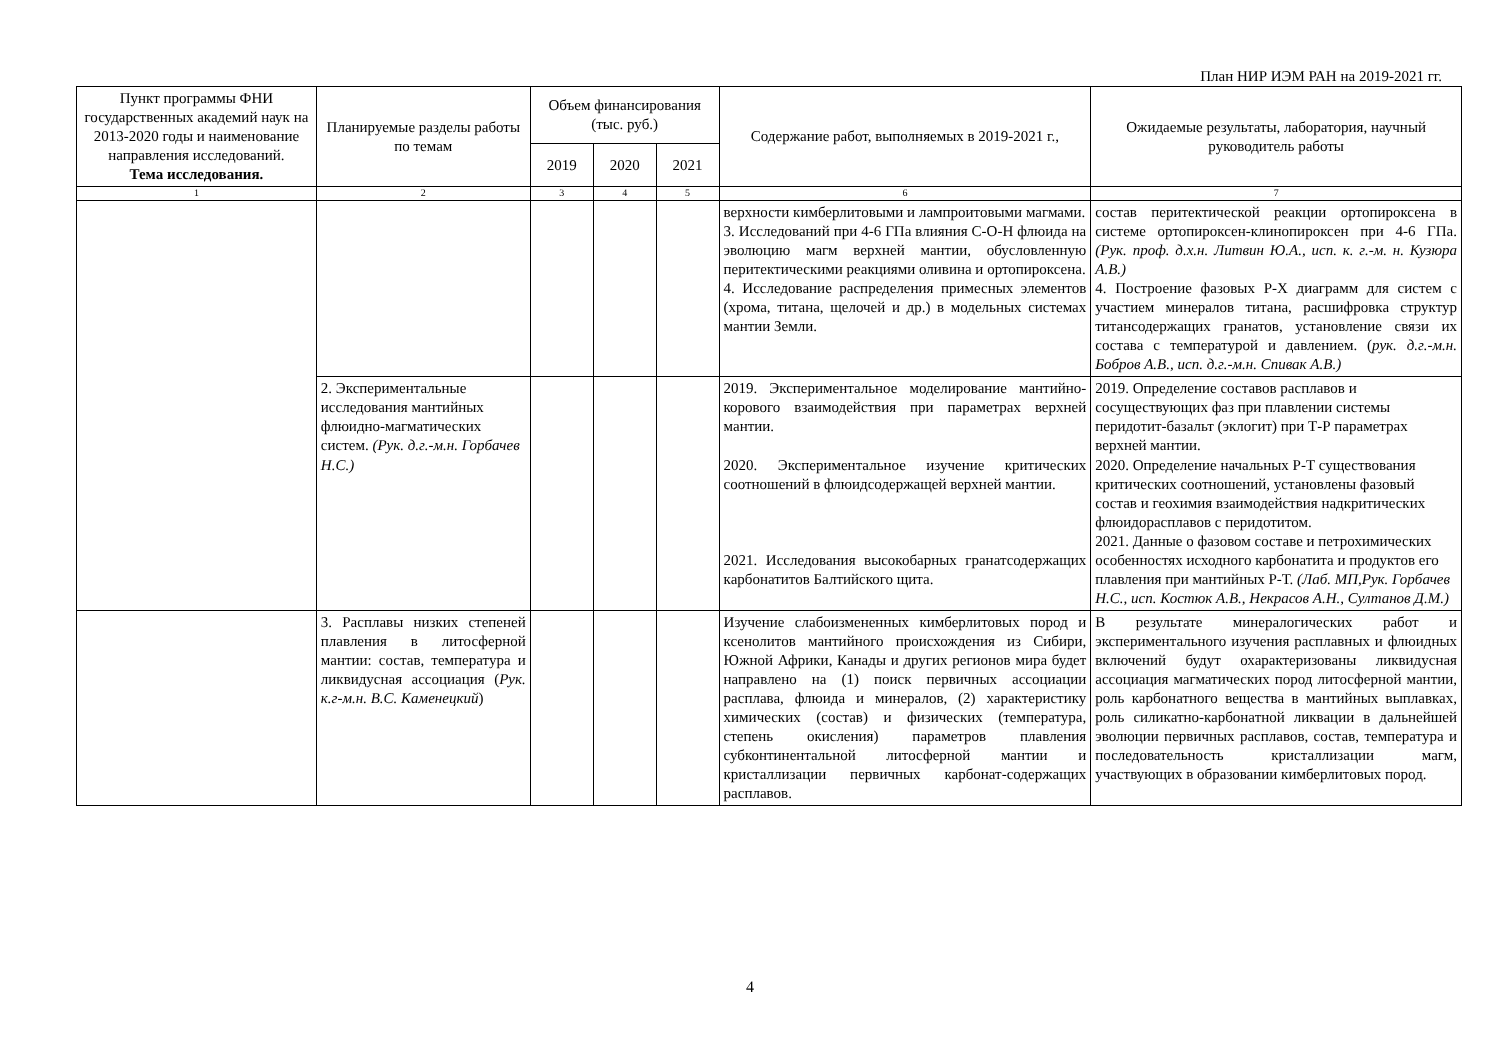План НИР ИЭМ РАН на 2019-2021 гг.
| Пункт программы ФНИ государственных академий наук на 2013-2020 годы и наименование направления исследований. Тема исследования. | Планируемые разделы работы по темам | Объем финансирования (тыс. руб.) | | | Содержание работ, выполняемых в 2019-2021 г., | Ожидаемые результаты, лаборатория, научный руководитель работы |
| --- | --- | --- | --- | --- | --- | --- |
| | | 2019 | 2020 | 2021 | | |
| 1 | 2 | 3 | 4 | 5 | 6 | 7 |
| | | | | | верхности кимберлитовыми и лампроитовыми магмами. 3. Исследований при 4-6 ГПа влияния С-О-Н флюида на эволюцию магм верхней мантии, обусловленную перитектическими реакциями оливина и ортопироксена. 4. Исследование распределения примесных элементов (хрома, титана, щелочей и др.) в модельных системах мантии Земли. | состав перитектической реакции ортопироксена в системе ортопироксен-клинопироксен при 4-6 ГПа. (Рук. проф. д.х.н. Литвин Ю.А., исп. к. г.-м. н. Кузюра А.В.) 4. Построение фазовых Р-Х диаграмм для систем с участием минералов титана, расшифровка структур титансодержащих гранатов, установление связи их состава с температурой и давлением. ( рук. д.г.-м.н. Бобров А.В., исп. д.г.-м.н. Спивак А.В.) |
| | 2. Экспериментальные исследования мантийных флюидно-магматических систем. (Рук. д.г.-м.н. Горбачев Н.С.) | | | | 2019. Экспериментальное моделирование мантийно-корового взаимодействия при параметрах верхней мантии. 2020. Экспериментальное изучение критических соотношений в флюидсодержащей верхней мантии. 2021. Исследования высокобарных гранатсодержащих карбонатитов Балтийского щита. | 2019. Определение составов расплавов и сосуществующих фаз при плавлении системы перидотит-базальт (эклогит) при Т-Р параметрах верхней мантии. 2020. Определение начальных Р-Т существования критических соотношений, установлены фазовый состав и геохимия взаимодействия надкритических флюидорасплавов с перидотитом. 2021. Данные о фазовом составе и петрохимических особенностях исходного карбонатита и продуктов его плавления при мантийных Р-Т. (Лаб. МП,Рук. Горбачев Н.С., исп. Костюк А.В., Некрасов А.Н., Султанов Д.М.) |
| | 3. Расплавы низких степеней плавления в литосферной мантии: состав, температура и ликвидусная ассоциация ( Рук. к.г-м.н. В.С. Каменецкий ) | | | | Изучение слабоизмененных кимберлитовых пород и ксенолитов мантийного происхождения из Сибири, Южной Африки, Канады и других регионов мира будет направлено на (1) поиск первичных ассоциации расплава, флюида и минералов, (2) характеристику химических (состав) и физических (температура, степень окисления) параметров плавления субконтинентальной литосферной мантии и кристаллизации первичных карбонат-содержащих расплавов. | В результате минералогических работ и экспериментального изучения расплавных и флюидных включений будут охарактеризованы ликвидусная ассоциация магматических пород литосферной мантии, роль карбонатного вещества в мантийных выплавках, роль силикатно-карбонатной ликвации в дальнейшей эволюции первичных расплавов, состав, температура и последовательность кристаллизации магм, участвующих в образовании кимберлитовых пород. |
4